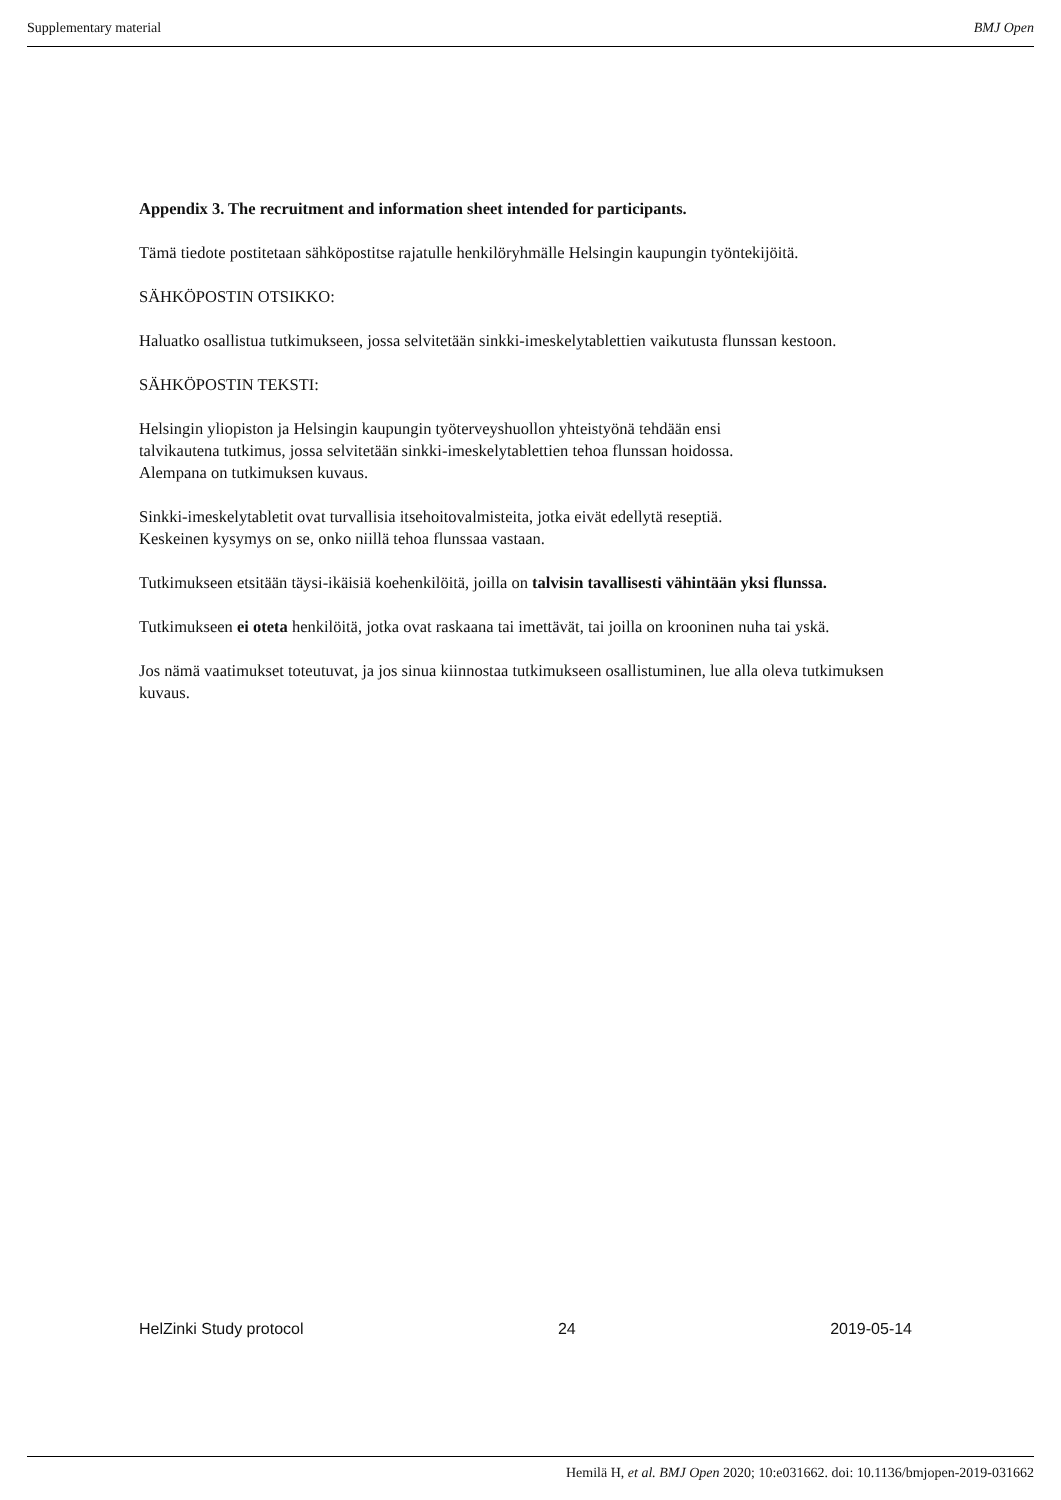Supplementary material BMJ Open
Appendix 3. The recruitment and information sheet intended for participants.
Tämä tiedote postitetaan sähköpostitse rajatulle henkilöryhmälle Helsingin kaupungin työntekijöitä.
SÄHKÖPOSTIN OTSIKKO:
Haluatko osallistua tutkimukseen, jossa selvitetään sinkki-imeskelytablettien vaikutusta flunssan kestoon.
SÄHKÖPOSTIN TEKSTI:
Helsingin yliopiston ja Helsingin kaupungin työterveyshuollon yhteistyönä tehdään ensi
talvikautena tutkimus, jossa selvitetään sinkki-imeskelytablettien tehoa flunssan hoidossa.
Alempana on tutkimuksen kuvaus.
Sinkki-imeskelytabletit ovat turvallisia itsehoitovalmisteita, jotka eivät edellytä reseptiä.
Keskeinen kysymys on se, onko niillä tehoa flunssaa vastaan.
Tutkimukseen etsitään täysi-ikäisiä koehenkilöitä, joilla on talvisin tavallisesti vähintään yksi flunssa.
Tutkimukseen ei oteta henkilöitä, jotka ovat raskaana tai imettävät, tai joilla on krooninen nuha tai yskä.
Jos nämä vaatimukset toteutuvat, ja jos sinua kiinnostaa tutkimukseen osallistuminen, lue alla oleva tutkimuksen kuvaus.
HelZinki Study protocol 24 2019-05-14
Hemilä H, et al. BMJ Open 2020; 10:e031662. doi: 10.1136/bmjopen-2019-031662